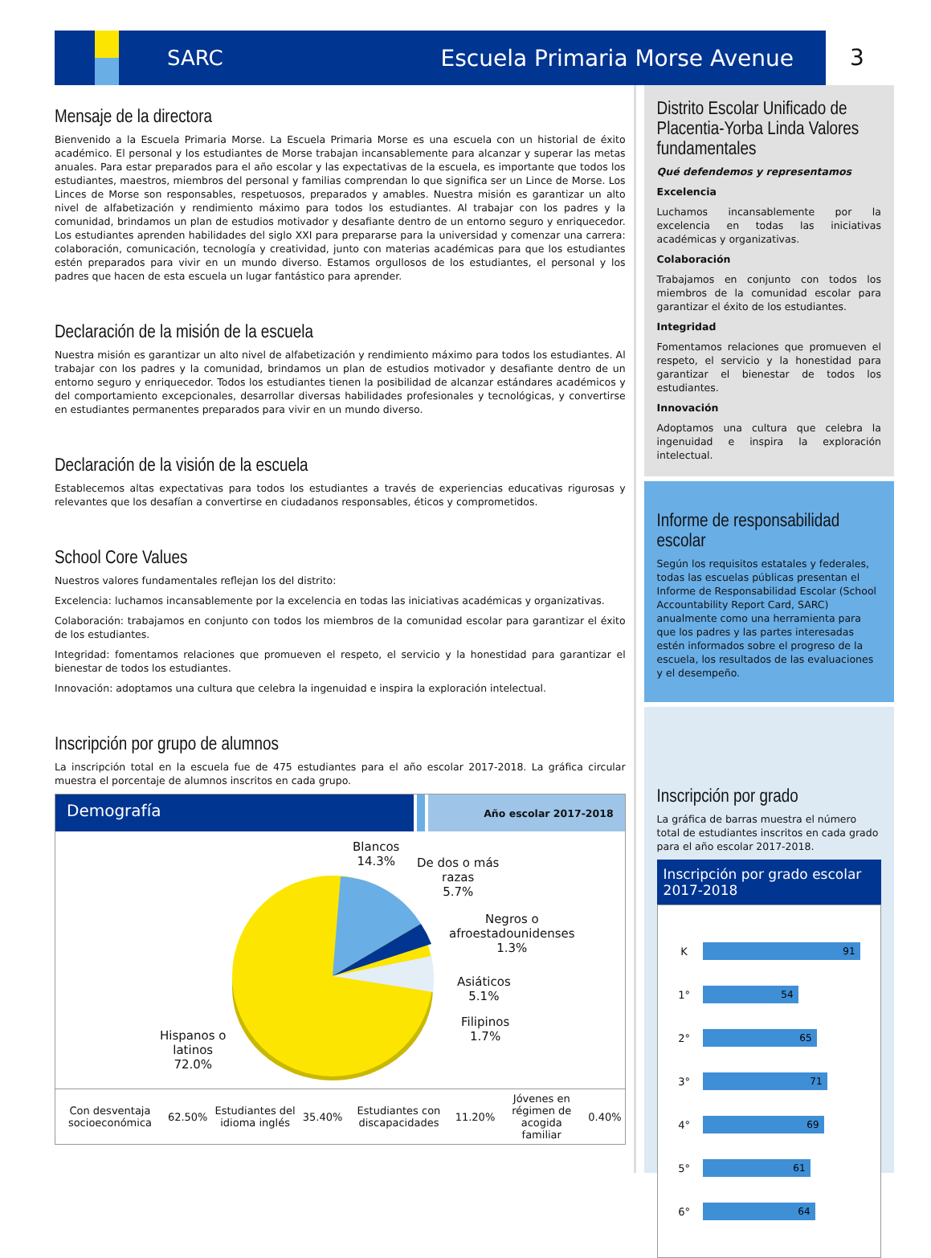SARC Escuela Primaria Morse Avenue
3
Mensaje de la directora
Bienvenido a la Escuela Primaria Morse. La Escuela Primaria Morse es una escuela con un historial de éxito académico. El personal y los estudiantes de Morse trabajan incansablemente para alcanzar y superar las metas anuales. Para estar preparados para el año escolar y las expectativas de la escuela, es importante que todos los estudiantes, maestros, miembros del personal y familias comprendan lo que significa ser un Lince de Morse. Los Linces de Morse son responsables, respetuosos, preparados y amables. Nuestra misión es garantizar un alto nivel de alfabetización y rendimiento máximo para todos los estudiantes. Al trabajar con los padres y la comunidad, brindamos un plan de estudios motivador y desafiante dentro de un entorno seguro y enriquecedor. Los estudiantes aprenden habilidades del siglo XXI para prepararse para la universidad y comenzar una carrera: colaboración, comunicación, tecnología y creatividad, junto con materias académicas para que los estudiantes estén preparados para vivir en un mundo diverso. Estamos orgullosos de los estudiantes, el personal y los padres que hacen de esta escuela un lugar fantástico para aprender.
Declaración de la misión de la escuela
Nuestra misión es garantizar un alto nivel de alfabetización y rendimiento máximo para todos los estudiantes. Al trabajar con los padres y la comunidad, brindamos un plan de estudios motivador y desafiante dentro de un entorno seguro y enriquecedor. Todos los estudiantes tienen la posibilidad de alcanzar estándares académicos y del comportamiento excepcionales, desarrollar diversas habilidades profesionales y tecnológicas, y convertirse en estudiantes permanentes preparados para vivir en un mundo diverso.
Declaración de la visión de la escuela
Establecemos altas expectativas para todos los estudiantes a través de experiencias educativas rigurosas y relevantes que los desafían a convertirse en ciudadanos responsables, éticos y comprometidos.
School Core Values
Nuestros valores fundamentales reflejan los del distrito:
Excelencia: luchamos incansablemente por la excelencia en todas las iniciativas académicas y organizativas.
Colaboración: trabajamos en conjunto con todos los miembros de la comunidad escolar para garantizar el éxito de los estudiantes.
Integridad: fomentamos relaciones que promueven el respeto, el servicio y la honestidad para garantizar el bienestar de todos los estudiantes.
Innovación: adoptamos una cultura que celebra la ingenuidad e inspira la exploración intelectual.
Inscripción por grupo de alumnos
La inscripción total en la escuela fue de 475 estudiantes para el año escolar 2017-2018. La gráfica circular muestra el porcentaje de alumnos inscritos en cada grupo.
Demografía
Año escolar 2017-2018
Blancos
14.3%
De dos o más
razas
5.7%
Negros o
afroestadounidenses
1.3%
Asiáticos
5.1%
Filipinos
1.7%
Hispanos o
latinos
72.0%
| Con desventaja socioeconómica | 62.50% | Estudiantes del idioma inglés | 35.40% | Estudiantes con discapacidades | 11.20% | Jóvenes en régimen de acogida familiar | 0.40% |
Distrito Escolar Unificado de Placentia-Yorba Linda Valores fundamentales
Qué defendemos y representamos
Excelencia
Luchamos incansablemente por la excelencia en todas las iniciativas académicas y organizativas.
Colaboración
Trabajamos en conjunto con todos los miembros de la comunidad escolar para garantizar el éxito de los estudiantes.
Integridad
Fomentamos relaciones que promueven el respeto, el servicio y la honestidad para garantizar el bienestar de todos los estudiantes.
Innovación
Adoptamos una cultura que celebra la ingenuidad e inspira la exploración intelectual.
Informe de responsabilidad escolar
Según los requisitos estatales y federales, todas las escuelas públicas presentan el Informe de Responsabilidad Escolar (School Accountability Report Card, SARC) anualmente como una herramienta para que los padres y las partes interesadas estén informados sobre el progreso de la escuela, los resultados de las evaluaciones y el desempeño.
Inscripción por grado
La gráfica de barras muestra el número total de estudiantes inscritos en cada grado para el año escolar 2017-2018.
Inscripción por grado escolar 2017-2018
| K | 91 |
| 1° | 54 |
| 2° | 65 |
| 3° | 71 |
| 4° | 69 |
| 5° | 61 |
| 6° | 64 |